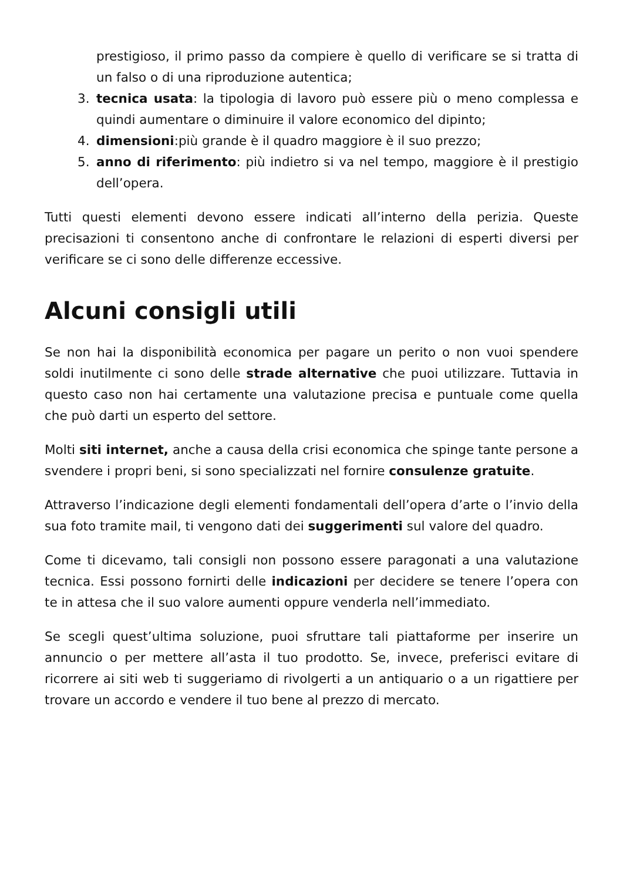prestigioso, il primo passo da compiere è quello di verificare se si tratta di un falso o di una riproduzione autentica;
3. tecnica usata: la tipologia di lavoro può essere più o meno complessa e quindi aumentare o diminuire il valore economico del dipinto;
4. dimensioni:più grande è il quadro maggiore è il suo prezzo;
5. anno di riferimento: più indietro si va nel tempo, maggiore è il prestigio dell’opera.
Tutti questi elementi devono essere indicati all’interno della perizia. Queste precisazioni ti consentono anche di confrontare le relazioni di esperti diversi per verificare se ci sono delle differenze eccessive.
Alcuni consigli utili
Se non hai la disponibilità economica per pagare un perito o non vuoi spendere soldi inutilmente ci sono delle strade alternative che puoi utilizzare. Tuttavia in questo caso non hai certamente una valutazione precisa e puntuale come quella che può darti un esperto del settore.
Molti siti internet, anche a causa della crisi economica che spinge tante persone a svendere i propri beni, si sono specializzati nel fornire consulenze gratuite.
Attraverso l’indicazione degli elementi fondamentali dell’opera d’arte o l’invio della sua foto tramite mail, ti vengono dati dei suggerimenti sul valore del quadro.
Come ti dicevamo, tali consigli non possono essere paragonati a una valutazione tecnica. Essi possono fornirti delle indicazioni per decidere se tenere l’opera con te in attesa che il suo valore aumenti oppure venderla nell’immediato.
Se scegli quest’ultima soluzione, puoi sfruttare tali piattaforme per inserire un annuncio o per mettere all’asta il tuo prodotto. Se, invece, preferisci evitare di ricorrere ai siti web ti suggeriamo di rivolgerti a un antiquario o a un rigattiere per trovare un accordo e vendere il tuo bene al prezzo di mercato.